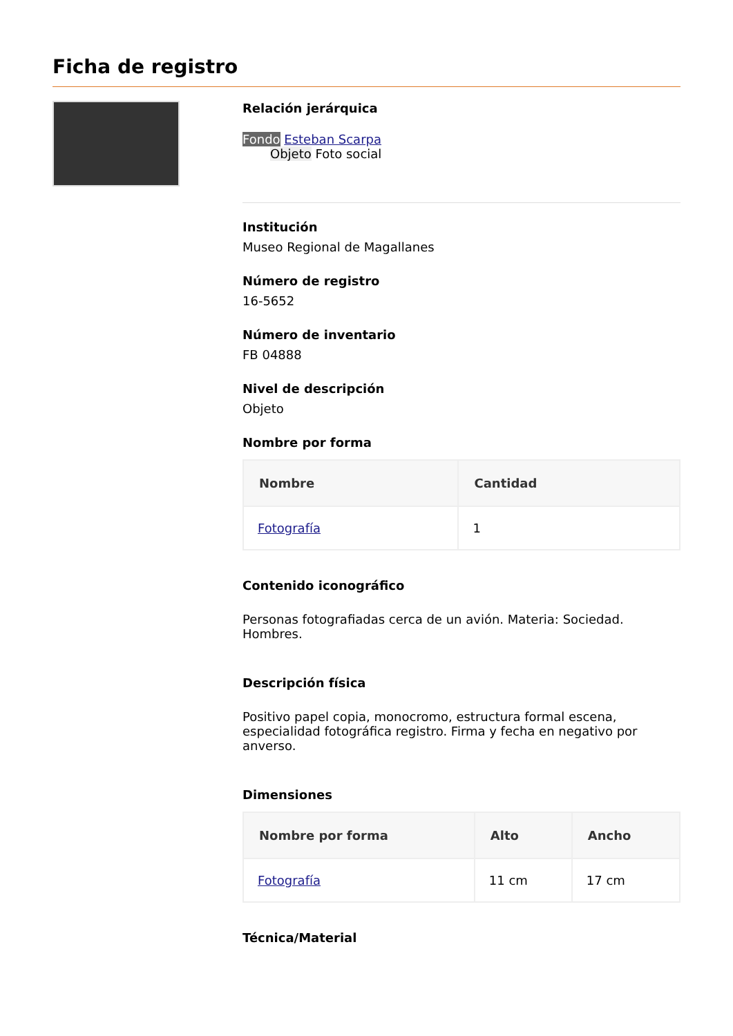Ficha de registro
Relación jerárquica
Fondo Esteban Scarpa
Objeto Foto social
Institución
Museo Regional de Magallanes
Número de registro
16-5652
Número de inventario
FB 04888
Nivel de descripción
Objeto
Nombre por forma
| Nombre | Cantidad |
| --- | --- |
| Fotografía | 1 |
Contenido iconográfico
Personas fotografiadas cerca de un avión. Materia: Sociedad. Hombres.
Descripción física
Positivo papel copia, monocromo, estructura formal escena, especialidad fotográfica registro. Firma y fecha en negativo por anverso.
Dimensiones
| Nombre por forma | Alto | Ancho |
| --- | --- | --- |
| Fotografía | 11 cm | 17 cm |
Técnica/Material